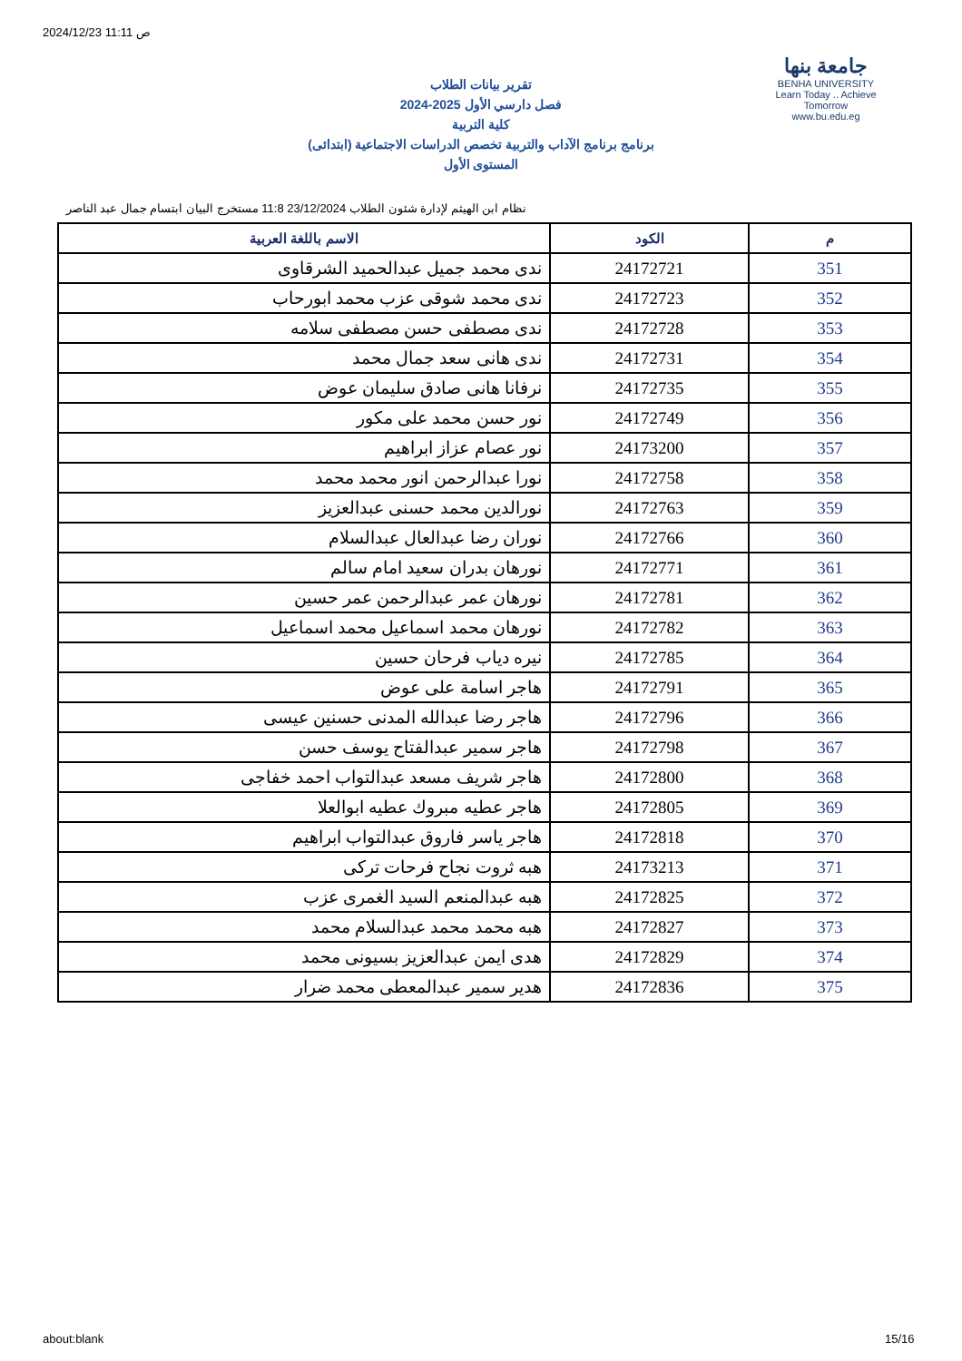2024/12/23 11:11 ص
جامعة بنها
BENHA UNIVERSITY
Learn Today .. Achieve Tomorrow
www.bu.edu.eg
تقرير بيانات الطلاب
2024-2025 فصل دارسي الأول
كلية التربية
برنامج برنامج الآداب والتربية تخصص الدراسات الاجتماعية (ابتدائى)
المستوى الأول
نظام ابن الهيثم لإدارة شئون الطلاب 23/12/2024 11:8 مستخرج البيان ابتسام جمال عبد الناصر
| م | الكود | الاسم باللغة العربية |
| --- | --- | --- |
| 351 | 24172721 | ندى محمد جميل عبدالحميد الشرقاوى |
| 352 | 24172723 | ندى محمد شوقى عزب محمد ابورحاب |
| 353 | 24172728 | ندى مصطفى حسن مصطفى سلامه |
| 354 | 24172731 | ندى هانى سعد جمال محمد |
| 355 | 24172735 | نرفانا هانى صادق سليمان عوض |
| 356 | 24172749 | نور حسن محمد على مكور |
| 357 | 24173200 | نور عصام عزاز ابراهيم |
| 358 | 24172758 | نورا عبدالرحمن انور محمد محمد |
| 359 | 24172763 | نورالدين محمد حسنى عبدالعزيز |
| 360 | 24172766 | نوران رضا عبدالعال عبدالسلام |
| 361 | 24172771 | نورهان بدران سعيد امام سالم |
| 362 | 24172781 | نورهان عمر عبدالرحمن عمر حسين |
| 363 | 24172782 | نورهان محمد اسماعيل محمد اسماعيل |
| 364 | 24172785 | نيره دياب فرحان حسين |
| 365 | 24172791 | هاجر اسامة على عوض |
| 366 | 24172796 | هاجر رضا عبدالله المدنى حسنين عيسى |
| 367 | 24172798 | هاجر سمير عبدالفتاح يوسف حسن |
| 368 | 24172800 | هاجر شريف مسعد عبدالتواب احمد خفاجى |
| 369 | 24172805 | هاجر عطيه مبروك عطيه ابوالعلا |
| 370 | 24172818 | هاجر ياسر فاروق عبدالتواب ابراهيم |
| 371 | 24173213 | هبه ثروت نجاح فرحات تركى |
| 372 | 24172825 | هبه عبدالمنعم السيد الغمرى عزب |
| 373 | 24172827 | هبه محمد محمد عبدالسلام محمد |
| 374 | 24172829 | هدى ايمن عبدالعزيز بسيونى محمد |
| 375 | 24172836 | هدير سمير عبدالمعطى محمد ضرار |
about:blank 15/16